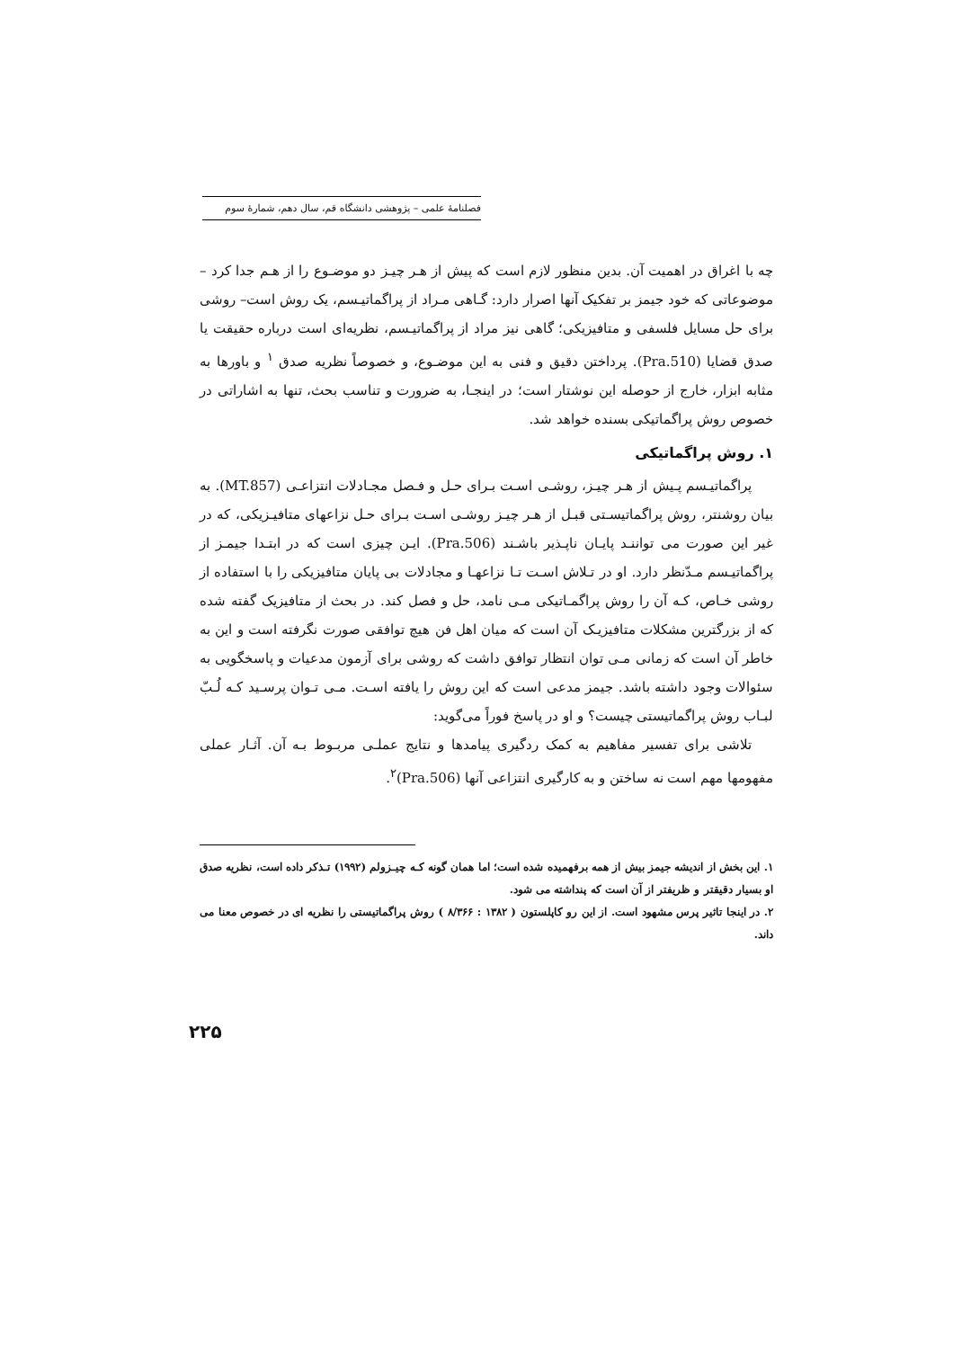فصلنامهٔ علمی – پژوهشی دانشگاه قم، سال دهم، شمارهٔ سوم
چه با اغراق در اهمیت آن. بدین منظور لازم است که پیش از هـر چیـز دو موضـوع را از هـم جدا کرد – موضوعاتی که خود جیمز بر تفکیک آنها اصرار دارد: گـاهی مـراد از پراگماتیـسم، یک روش است– روشی برای حل مسایل فلسفی و متافیزیکی؛ گاهی نیز مراد از پراگماتیـسم، نظریه‌ای است درباره حقیقت یا صدق قضایا (Pra.510). پرداختن دقیق و فنی به این موضـوع، و خصوصاً نظریه صدق <sup>۱</sup> و باورها به مثابه ابزار، خارج از حوصله این نوشتار است؛ در اینجـا، به ضرورت و تناسب بحث، تنها به اشاراتی در خصوص روش پراگماتیکی بسنده خواهد شد.
۱. روش پراگماتیکی
پراگماتیـسم پـیش از هـر چیـز، روشـی اسـت بـرای حـل و فـصل مجـادلات انتزاعـی (MT.857). به بیان روشنتر، روش پراگماتیسـتی قبـل از هـر چیـز روشـی اسـت بـرای حـل نزاعهای متافیـزیکی، که در غیر این صورت می تواننـد پایـان ناپـذیر باشـند (Pra.506). ایـن چیزی است که در ابتـدا جیمـز از پراگماتیـسم مـدّنظر دارد. او در تـلاش اسـت تـا نزاعهـا و مجادلات بی پایان متافیزیکی را با استفاده از روشی خـاص، کـه آن را روش پراگمـاتیکی مـی نامد، حل و فصل کند. در بحث از متافیزیک گفته شده که از بزرگترین مشکلات متافیزیـک آن است که میان اهل فن هیچ توافقی صورت نگرفته است و این به خاطر آن است که زمانی مـی توان انتظار توافق داشت که روشی برای آزمون مدعیات و پاسخگویی به سئوالات وجود داشته باشد. جیمز مدعی است که این روش را یافته اسـت. مـی تـوان پرسـید کـه لُـبّ لبـاب روش پراگماتیستی چیست؟ و او در پاسخ فوراً می‌گوید:
تلاشی برای تفسیر مفاهیم به کمک ردگیری پیامدها و نتایج عملـی مربـوط بـه آن. آثـار عملی مفهومها مهم است نه ساختن و به کارگیری انتزاعی آنها (Pra.506)<sup>۲</sup>.
۱. این بخش از اندیشه جیمز بیش از همه برفهمیده شده است؛ اما همان گونه کـه چیـزولم (۱۹۹۲) تـذکر داده است، نظریه صدق او بسیار دقیقتر و ظریفتر از آن است که پنداشته می شود.
۲. در اینجا تاثیر پرس مشهود است. از این رو کاپلستون ( ۱۳۸۲ : ۸/۳۶۶ ) روش پراگماتیستی را نظریه ای در خصوص معنا می داند.
۲۲۵